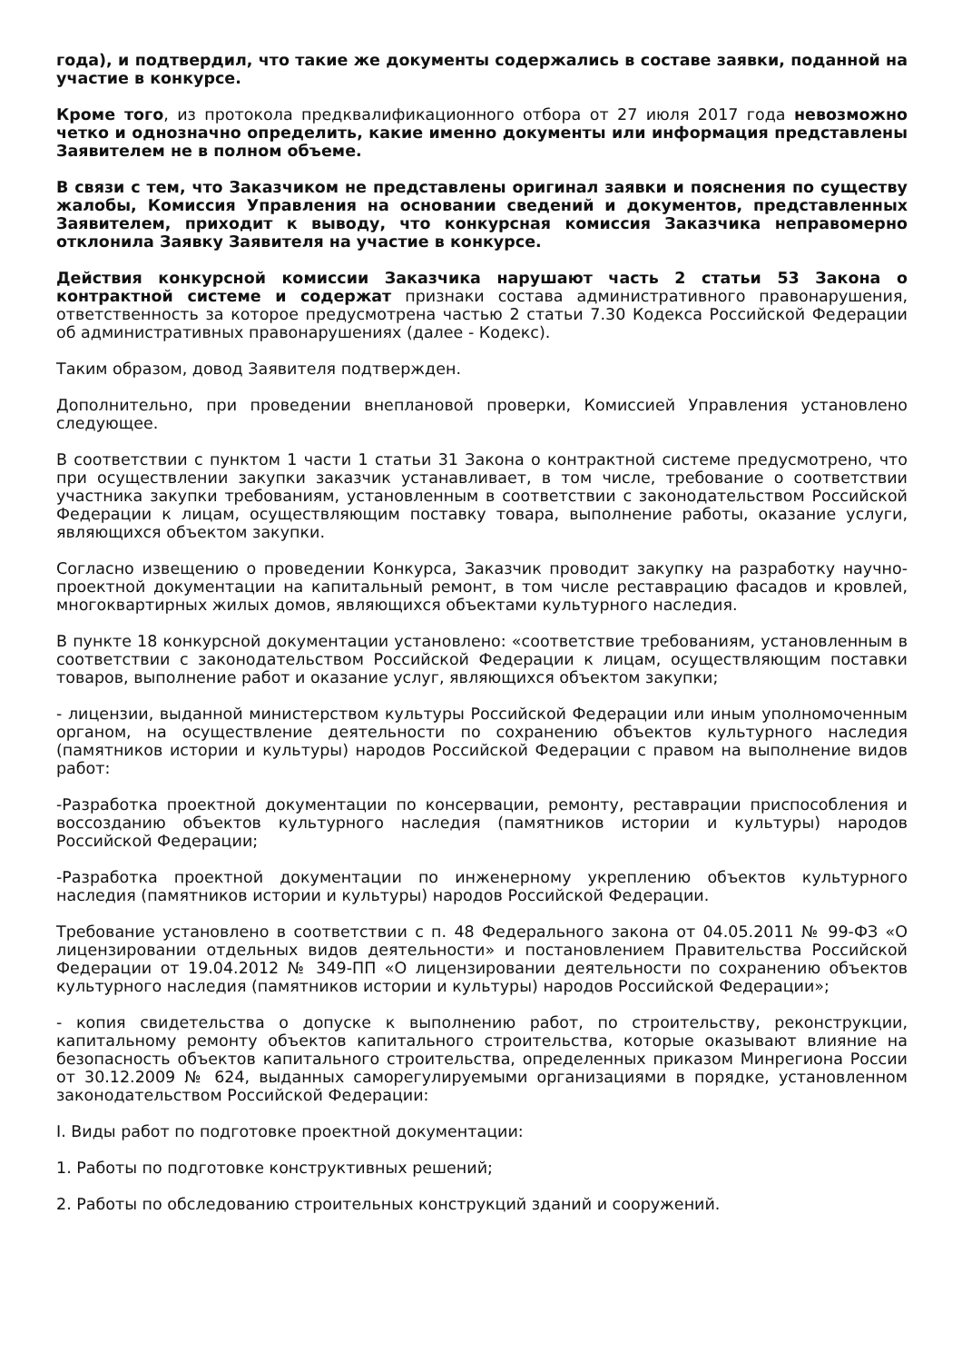года), и подтвердил, что такие же документы содержались в составе заявки, поданной на участие в конкурсе.
Кроме того, из протокола предквалификационного отбора от 27 июля 2017 года невозможно четко и однозначно определить, какие именно документы или информация представлены Заявителем не в полном объеме.
В связи с тем, что Заказчиком не представлены оригинал заявки и пояснения по существу жалобы, Комиссия Управления на основании сведений и документов, представленных Заявителем, приходит к выводу, что конкурсная комиссия Заказчика неправомерно отклонила Заявку Заявителя на участие в конкурсе.
Действия конкурсной комиссии Заказчика нарушают часть 2 статьи 53 Закона о контрактной системе и содержат признаки состава административного правонарушения, ответственность за которое предусмотрена частью 2 статьи 7.30 Кодекса Российской Федерации об административных правонарушениях (далее - Кодекс).
Таким образом, довод Заявителя подтвержден.
Дополнительно, при проведении внеплановой проверки, Комиссией Управления установлено следующее.
В соответствии с пунктом 1 части 1 статьи 31 Закона о контрактной системе предусмотрено, что при осуществлении закупки заказчик устанавливает, в том числе, требование о соответствии участника закупки требованиям, установленным в соответствии с законодательством Российской Федерации к лицам, осуществляющим поставку товара, выполнение работы, оказание услуги, являющихся объектом закупки.
Согласно извещению о проведении Конкурса, Заказчик проводит закупку на разработку научно-проектной документации на капитальный ремонт, в том числе реставрацию фасадов и кровлей, многоквартирных жилых домов, являющихся объектами культурного наследия.
В пункте 18 конкурсной документации установлено: «соответствие требованиям, установленным в соответствии с законодательством Российской Федерации к лицам, осуществляющим поставки товаров, выполнение работ и оказание услуг, являющихся объектом закупки;
- лицензии, выданной министерством культуры Российской Федерации или иным уполномоченным органом, на осуществление деятельности по сохранению объектов культурного наследия (памятников истории и культуры) народов Российской Федерации с правом на выполнение видов работ:
-Разработка проектной документации по консервации, ремонту, реставрации приспособления и воссозданию объектов культурного наследия (памятников истории и культуры) народов Российской Федерации;
-Разработка проектной документации по инженерному укреплению объектов культурного наследия (памятников истории и культуры) народов Российской Федерации.
Требование установлено в соответствии с п. 48 Федерального закона от 04.05.2011 № 99-ФЗ «О лицензировании отдельных видов деятельности» и постановлением Правительства Российской Федерации от 19.04.2012 № 349-ПП «О лицензировании деятельности по сохранению объектов культурного наследия (памятников истории и культуры) народов Российской Федерации»;
- копия свидетельства о допуске к выполнению работ, по строительству, реконструкции, капитальному ремонту объектов капитального строительства, которые оказывают влияние на безопасность объектов капитального строительства, определенных приказом Минрегиона России от 30.12.2009 № 624, выданных саморегулируемыми организациями в порядке, установленном законодательством Российской Федерации:
I. Виды работ по подготовке проектной документации:
1. Работы по подготовке конструктивных решений;
2. Работы по обследованию строительных конструкций зданий и сооружений.